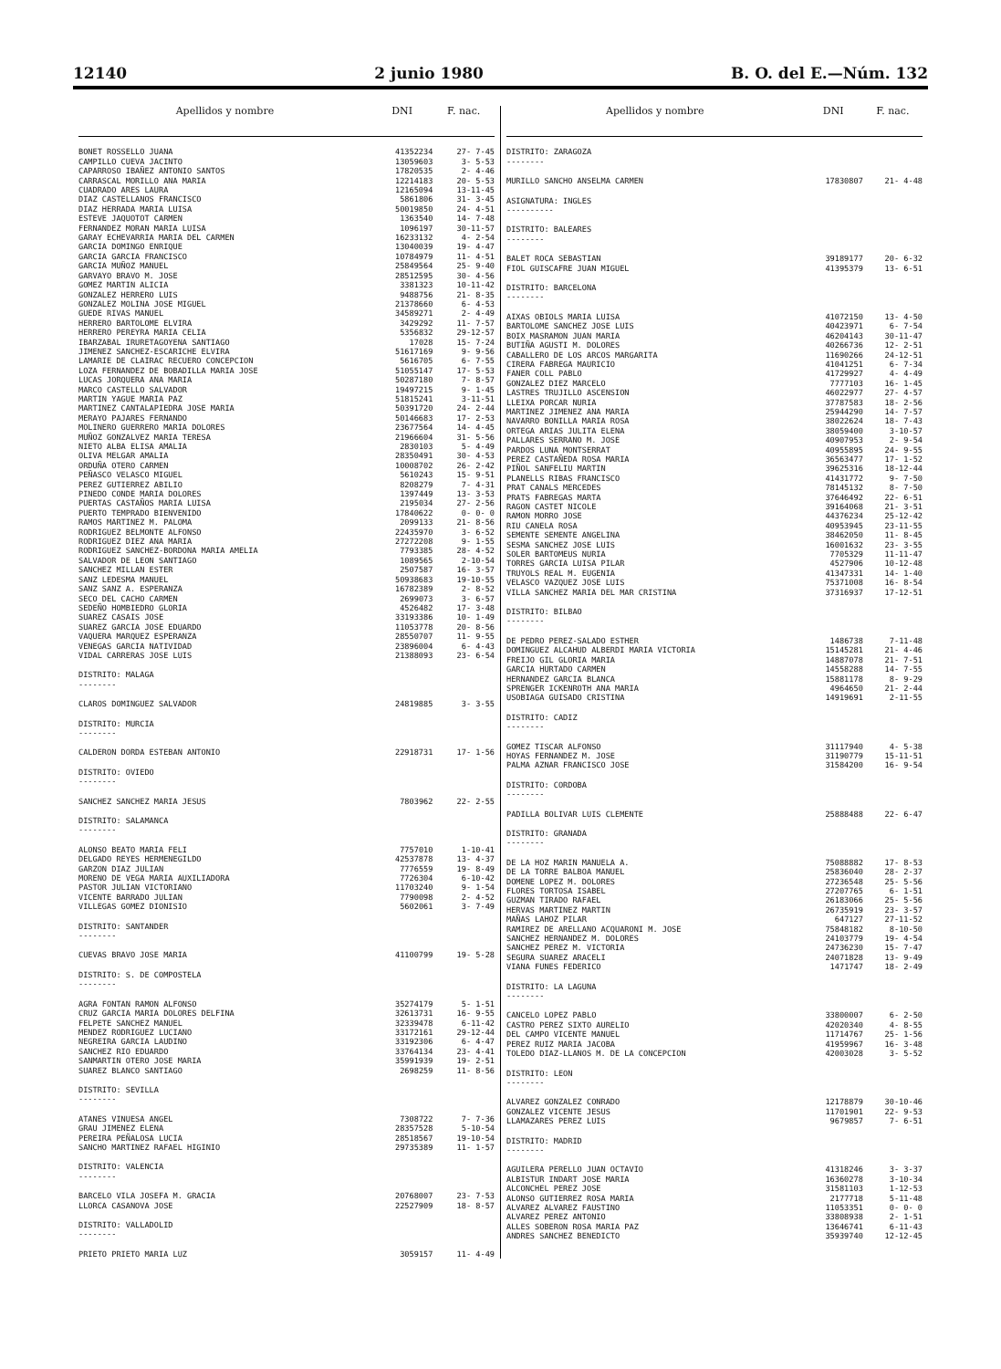12140 2 junio 1980 B. O. del E.—Núm. 132
| Apellidos y nombre | DNI | F. nac. |
| --- | --- | --- |
| BONET ROSSELLO JUANA | 41352234 | 27- 7-45 |
| CAMPILLO CUEVA JACINTO | 13059603 | 3- 5-53 |
| CAPARROSO IBAÑEZ ANTONIO SANTOS | 17820535 | 2- 4-46 |
| CARRASCAL MORILLO ANA MARIA | 12214183 | 20- 5-53 |
| CUADRADO ARES LAURA | 12165094 | 13-11-45 |
| DIAZ CASTELLANOS FRANCISCO | 5861806 | 31- 3-45 |
| DIAZ HERRADA MARIA LUISA | 50019850 | 24- 4-51 |
| ESTEVE JAQUOTOT CARMEN | 1363540 | 14- 7-48 |
| FERNANDEZ MORAN MARIA LUISA | 1096197 | 30-11-57 |
| GARAY ECHEVARRIA MARIA DEL CARMEN | 16233132 | 4- 2-54 |
| GARCIA DOMINGO ENRIQUE | 13040039 | 19- 4-47 |
| GARCIA GARCIA FRANCISCO | 10784979 | 11- 4-51 |
| GARCIA MUÑOZ MANUEL | 25849564 | 25- 9-40 |
| GARVAYO BRAVO M. JOSE | 28512595 | 30- 4-56 |
| GOMEZ MARTIN ALICIA | 3381323 | 10-11-42 |
| GONZALEZ HERRERO LUIS | 9488756 | 21- 8-35 |
| GONZALEZ MOLINA JOSE MIGUEL | 21378660 | 6- 4-53 |
| GUEDE RIVAS MANUEL | 34589271 | 2- 4-49 |
| HERRERO BARTOLOME ELVIRA | 3429292 | 11- 7-57 |
| HERRERO PEREYRA MARIA CELIA | 5356832 | 29-12-57 |
| IBARZABAL IRURETAGOYENA SANTIAGO | 17028 | 15- 7-24 |
| JIMENEZ SANCHEZ-ESCARICHE ELVIRA | 51617169 | 9- 9-56 |
| LAMARIE DE CLAIRAC RECUERO CONCEPCION | 5616705 | 6- 7-55 |
| LOZA FERNANDEZ DE BOBADILLA MARIA JOSE | 51055147 | 17- 5-53 |
| LUCAS JORQUERA ANA MARIA | 50287180 | 7- 8-57 |
| MARCO CASTELLO SALVADOR | 19497215 | 9- 1-45 |
| MARTIN YAGUE MARIA PAZ | 51815241 | 3-11-51 |
| MARTINEZ CANTALAPIEDRA JOSE MARIA | 50391720 | 24- 2-44 |
| MERAYO PAJARES FERNANDO | 50146683 | 17- 2-53 |
| MOLINERO GUERRERO MARIA DOLORES | 23677564 | 14- 4-45 |
| MUÑOZ GONZALVEZ MARIA TERESA | 21966604 | 31- 5-56 |
| NIETO ALBA ELISA AMALIA | 2830103 | 5- 4-49 |
| OLIVA MELGAR AMALIA | 28350491 | 30- 4-53 |
| ORDUÑA OTERO CARMEN | 10008702 | 26- 2-42 |
| PEÑASCO VELASCO MIGUEL | 5610243 | 15- 9-51 |
| PEREZ GUTIERREZ ABILIO | 8208279 | 7- 4-31 |
| PINEDO CONDE MARIA DOLORES | 1397449 | 13- 3-53 |
| PUERTAS CASTAÑOS MARIA LUISA | 2195034 | 27- 2-56 |
| PUERTO TEMPRADO BIENVENIDO | 17840622 | 0- 0- 0 |
| RAMOS MARTINEZ M. PALOMA | 2099133 | 21- 8-56 |
| RODRIGUEZ BELMONTE ALFONSO | 22435970 | 3- 6-52 |
| RODRIGUEZ DIEZ ANA MARIA | 27272208 | 9- 1-55 |
| RODRIGUEZ SANCHEZ-BORDONA MARIA AMELIA | 7793385 | 28- 4-52 |
| SALVADOR DE LEON SANTIAGO | 1089565 | 2-10-54 |
| SANCHEZ MILLAN ESTER | 2507587 | 16- 3-57 |
| SANZ LEDESMA MANUEL | 50938683 | 19-10-55 |
| SANZ SANZ A. ESPERANZA | 16782389 | 2- 8-52 |
| SECO DEL CACHO CARMEN | 2699073 | 3- 6-57 |
| SEDEÑO HOMBIEDRO GLORIA | 4526482 | 17- 3-48 |
| SUAREZ CASAIS JOSE | 33193386 | 10- 1-49 |
| SUAREZ GARCIA JOSE EDUARDO | 11053778 | 20- 8-56 |
| VAQUERA MARQUEZ ESPERANZA | 28550707 | 11- 9-55 |
| VENEGAS GARCIA NATIVIDAD | 23896004 | 6- 4-43 |
| VIDAL CARRERAS JOSE LUIS | 21388093 | 23- 6-54 |
| DISTRITO: MALAGA -------- | | |
| CLAROS DOMINGUEZ SALVADOR | 24819885 | 3- 3-55 |
| DISTRITO: MURCIA -------- | | |
| CALDERON DORDA ESTEBAN ANTONIO | 22918731 | 17- 1-56 |
| DISTRITO: OVIEDO -------- | | |
| SANCHEZ SANCHEZ MARIA JESUS | 7803962 | 22- 2-55 |
| DISTRITO: SALAMANCA -------- | | |
| ALONSO BEATO MARIA FELI | 7757010 | 1-10-41 |
| DELGADO REYES HERMENEGILDO | 42537878 | 13- 4-37 |
| GARZON DIAZ JULIAN | 7776559 | 19- 8-49 |
| MORENO DE VEGA MARIA AUXILIADORA | 7726304 | 6-10-42 |
| PASTOR JULIAN VICTORIANO | 11703240 | 9- 1-54 |
| VICENTE BARRADO JULIAN | 7790098 | 2- 4-52 |
| VILLEGAS GOMEZ DIONISIO | 5602061 | 3- 7-49 |
| DISTRITO: SANTANDER -------- | | |
| CUEVAS BRAVO JOSE MARIA | 41100799 | 19- 5-28 |
| DISTRITO: S. DE COMPOSTELA -------- | | |
| AGRA FONTAN RAMON ALFONSO | 35274179 | 5- 1-51 |
| CRUZ GARCIA MARIA DOLORES DELFINA | 32613731 | 16- 9-55 |
| FELPETE SANCHEZ MANUEL | 32339478 | 6-11-42 |
| MENDEZ RODRIGUEZ LUCIANO | 33172161 | 29-12-44 |
| NEGREIRA GARCIA LAUDINO | 33192306 | 6- 4-47 |
| SANCHEZ RIO EDUARDO | 33764134 | 23- 4-41 |
| SANMARTIN OTERO JOSE MARIA | 35991939 | 19- 2-51 |
| SUAREZ BLANCO SANTIAGO | 2698259 | 11- 8-56 |
| DISTRITO: SEVILLA -------- | | |
| ATANES VINUESA ANGEL | 7308722 | 7- 7-36 |
| GRAU JIMENEZ ELENA | 28357528 | 5-10-54 |
| PEREIRA PEÑALOSA LUCIA | 28518567 | 19-10-54 |
| SANCHO MARTINEZ RAFAEL HIGINIO | 29735389 | 11- 1-57 |
| DISTRITO: VALENCIA -------- | | |
| BARCELO VILA JOSEFA M. GRACIA | 20768007 | 23- 7-53 |
| LLORCA CASANOVA JOSE | 22527909 | 18- 8-57 |
| DISTRITO: VALLADOLID -------- | | |
| PRIETO PRIETO MARIA LUZ | 3059157 | 11- 4-49 |
| Apellidos y nombre | DNI | F. nac. |
| --- | --- | --- |
| DISTRITO: ZARAGOZA -------- | | |
| MURILLO SANCHO ANSELMA CARMEN | 17830807 | 21- 4-48 |
| ASIGNATURA: INGLES ---------- | | |
| DISTRITO: BALEARES -------- | | |
| BALET ROCA SEBASTIAN | 39189177 | 20- 6-32 |
| FIOL GUISCAFRE JUAN MIGUEL | 41395379 | 13- 6-51 |
| DISTRITO: BARCELONA -------- | | |
| AIXAS OBIOLS MARIA LUISA | 41072150 | 13- 4-50 |
| BARTOLOME SANCHEZ JOSE LUIS | 40423971 | 6- 7-54 |
| BOIX MASRAMON JUAN MARIA | 46204143 | 30-11-47 |
| BUTIÑA AGUSTI M. DOLORES | 40266736 | 12- 2-51 |
| CABALLERO DE LOS ARCOS MARGARITA | 11690266 | 24-12-51 |
| CIRERA FABREGA MAURICIO | 41041251 | 6- 7-34 |
| FANER COLL PABLO | 41729927 | 4- 4-49 |
| GONZALEZ DIEZ MARCELO | 7777103 | 16- 1-45 |
| LASTRES TRUJILLO ASCENSION | 46022977 | 27- 4-57 |
| LLEIXA PORCAR NURIA | 37787583 | 18- 2-56 |
| MARTINEZ JIMENEZ ANA MARIA | 25944290 | 14- 7-57 |
| NAVARRO BONILLA MARIA ROSA | 38022624 | 18- 7-43 |
| ORTEGA ARIAS JULITA ELENA | 38059400 | 3-10-57 |
| PALLARES SERRANO M. JOSE | 40907953 | 2- 9-54 |
| PARDOS LUNA MONTSERRAT | 40955895 | 24- 9-55 |
| PEREZ CASTAÑEDA ROSA MARIA | 36563477 | 17- 1-52 |
| PIÑOL SANFELIU MARTIN | 39625316 | 18-12-44 |
| PLANELLS RIBAS FRANCISCO | 41431772 | 9- 7-50 |
| PRAT CANALS MERCEDES | 78145132 | 8- 7-50 |
| PRATS FABREGAS MARTA | 37646492 | 22- 6-51 |
| RAGON CASTET NICOLE | 39164068 | 21- 3-51 |
| RAMON MORRO JOSE | 44376234 | 25-12-42 |
| RIU CANELA ROSA | 40953945 | 23-11-55 |
| SEMENTE SEMENTE ANGELINA | 38462050 | 11- 8-45 |
| SESMA SANCHEZ JOSE LUIS | 16001632 | 23- 3-55 |
| SOLER BARTOMEUS NURIA | 7705329 | 11-11-47 |
| TORRES GARCIA LUISA PILAR | 4527906 | 10-12-48 |
| TRUYOLS REAL M. EUGENIA | 41347331 | 14- 1-40 |
| VELASCO VAZQUEZ JOSE LUIS | 75371008 | 16- 8-54 |
| VILLA SANCHEZ MARIA DEL MAR CRISTINA | 37316937 | 17-12-51 |
| DISTRITO: BILBAO -------- | | |
| DE PEDRO PEREZ-SALADO ESTHER | 1486738 | 7-11-48 |
| DOMINGUEZ ALCAHUD ALBERDI MARIA VICTORIA | 15145281 | 21- 4-46 |
| FREIJO GIL GLORIA MARIA | 14887078 | 21- 7-51 |
| GARCIA HURTADO CARMEN | 14558288 | 14- 7-55 |
| HERNANDEZ GARCIA BLANCA | 15881178 | 8- 9-29 |
| SPRENGER ICKENROTH ANA MARIA | 4964650 | 21- 2-44 |
| USOBIAGA GUISADO CRISTINA | 14919691 | 2-11-55 |
| DISTRITO: CADIZ -------- | | |
| GOMEZ TISCAR ALFONSO | 31117940 | 4- 5-38 |
| HOYAS FERNANDEZ M. JOSE | 31190779 | 15-11-51 |
| PALMA AZNAR FRANCISCO JOSE | 31584200 | 16- 9-54 |
| DISTRITO: CORDOBA -------- | | |
| PADILLA BOLIVAR LUIS CLEMENTE | 25888488 | 22- 6-47 |
| DISTRITO: GRANADA -------- | | |
| DE LA HOZ MARIN MANUELA A. | 75088882 | 17- 8-53 |
| DE LA TORRE BALBOA MANUEL | 25836040 | 28- 2-37 |
| DOMENE LOPEZ M. DOLORES | 27236548 | 25- 5-56 |
| FLORES TORTOSA ISABEL | 27207765 | 6- 1-51 |
| GUZMAN TIRADO RAFAEL | 26183066 | 25- 5-56 |
| HERVAS MARTINEZ MARTIN | 26735919 | 23- 3-57 |
| MAÑAS LAHOZ PILAR | 647127 | 27-11-52 |
| RAMIREZ DE ARELLANO ACQUARONI M. JOSE | 75848182 | 8-10-50 |
| SANCHEZ HERNANDEZ M. DOLORES | 24103779 | 19- 4-54 |
| SANCHEZ PEREZ M. VICTORIA | 24736230 | 15- 7-47 |
| SEGURA SUAREZ ARACELI | 24071828 | 13- 9-49 |
| VIANA FUNES FEDERICO | 1471747 | 18- 2-49 |
| DISTRITO: LA LAGUNA -------- | | |
| CANCELO LOPEZ PABLO | 33800007 | 6- 2-50 |
| CASTRO PEREZ SIXTO AURELIO | 42020340 | 4- 8-55 |
| DEL CAMPO VICENTE MANUEL | 11714767 | 25- 1-56 |
| PEREZ RUIZ MARIA JACOBA | 41959967 | 16- 3-48 |
| TOLEDO DIAZ-LLANOS M. DE LA CONCEPCION | 42003028 | 3- 5-52 |
| DISTRITO: LEON -------- | | |
| ALVAREZ GONZALEZ CONRADO | 12178879 | 30-10-46 |
| GONZALEZ VICENTE JESUS | 11701901 | 22- 9-53 |
| LLAMAZARES PEREZ LUIS | 9679857 | 7- 6-51 |
| DISTRITO: MADRID -------- | | |
| AGUILERA PERELLO JUAN OCTAVIO | 41318246 | 3- 3-37 |
| ALBISTUR INDART JOSE MARIA | 16360278 | 3-10-34 |
| ALCONCHEL PEREZ JOSE | 31581103 | 1-12-53 |
| ALONSO GUTIERREZ ROSA MARIA | 2177718 | 5-11-48 |
| ALVAREZ ALVAREZ FAUSTINO | 11053351 | 0- 0- 0 |
| ALVAREZ PEREZ ANTONIO | 33808938 | 2- 1-51 |
| ALLES SOBERON ROSA MARIA PAZ | 13646741 | 6-11-43 |
| ANDRES SANCHEZ BENEDICTO | 35939740 | 12-12-45 |